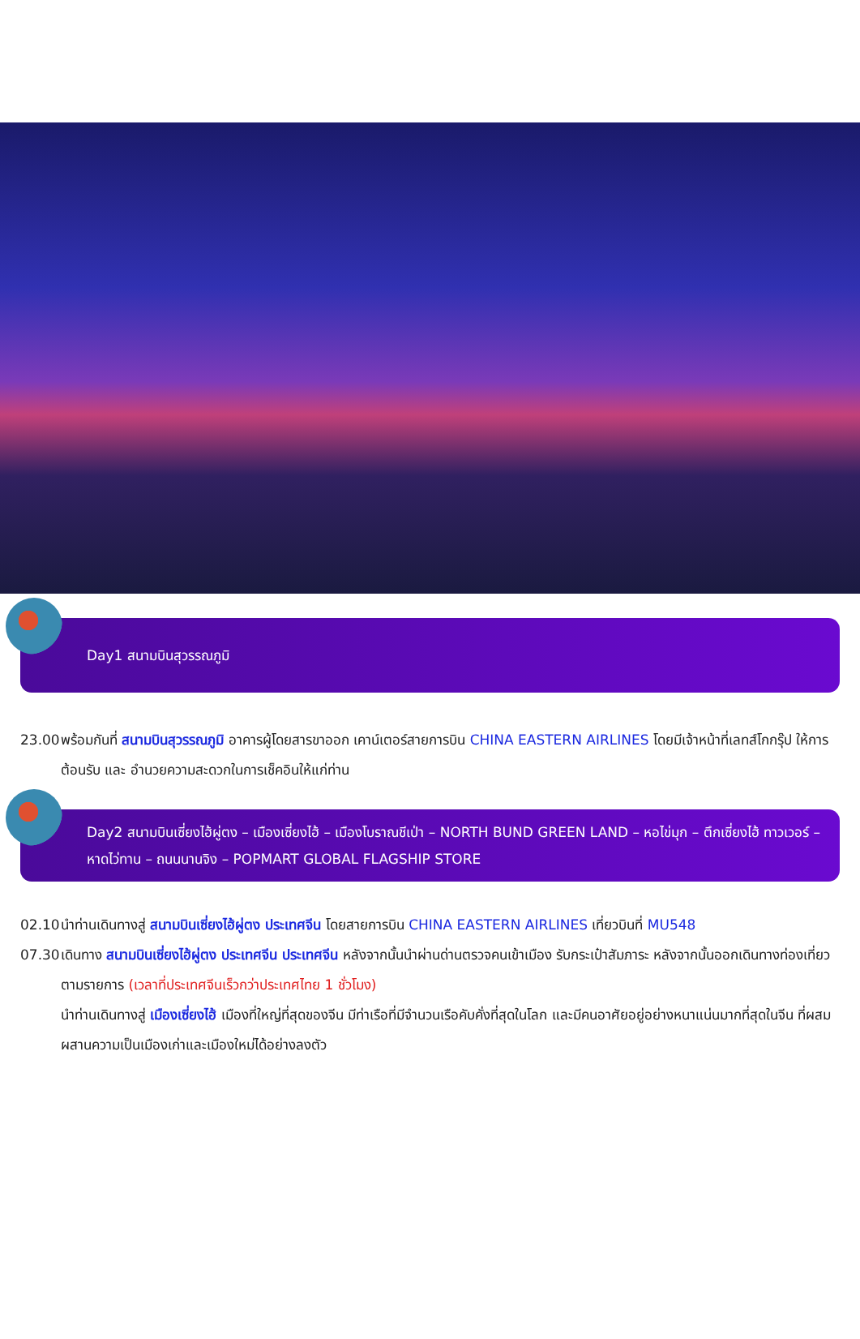Day1 สนามบินสุวรรณภูมิ
23.00 พร้อมกันที่ สนามบินสุวรรณภูมิ อาคารผู้โดยสารขาออก เคาน์เตอร์สายการบิน CHINA EASTERN AIRLINES โดยมีเจ้าหน้าที่เลทส์โกกรุ๊ป ให้การต้อนรับ และ อำนวยความสะดวกในการเช็คอินให้แก่ท่าน
Day2 สนามบินเซี่ยงไฮ้ผู่ตง – เมืองเซี่ยงไฮ้ – เมืองโบราณชีเป่า – NORTH BUND GREEN LAND – หอไข่มุก – ตึกเซี่ยงไฮ้ ทาวเวอร์ – หาดไว่ทาน – ถนนนานจิง – POPMART GLOBAL FLAGSHIP STORE
02.10 นำท่านเดินทางสู่ สนามบินเซี่ยงไฮ้ผู่ตง ประเทศจีน โดยสายการบิน CHINA EASTERN AIRLINES เที่ยวบินที่ MU548
07.30 เดินทาง สนามบินเซี่ยงไฮ้ผู่ตง ประเทศจีน ประเทศจีน หลังจากนั้นนำผ่านด่านตรวจคนเข้าเมือง รับกระเป๋าสัมภาระ หลังจากนั้นออกเดินทางท่องเที่ยวตามรายการ (เวลาที่ประเทศจีนเร็วกว่าประเทศไทย 1 ชั่วโมง)
นำท่านเดินทางสู่ เมืองเซี่ยงไฮ้ เมืองที่ใหญ่ที่สุดของจีน มีท่าเรือที่มีจำนวนเรือคับคั่งที่สุดในโลก และมีคนอาศัยอยู่อย่างหนาแน่นมากที่สุดในจีน ที่ผสมผสานความเป็นเมืองเก่าและเมืองใหม่ได้อย่างลงตัว